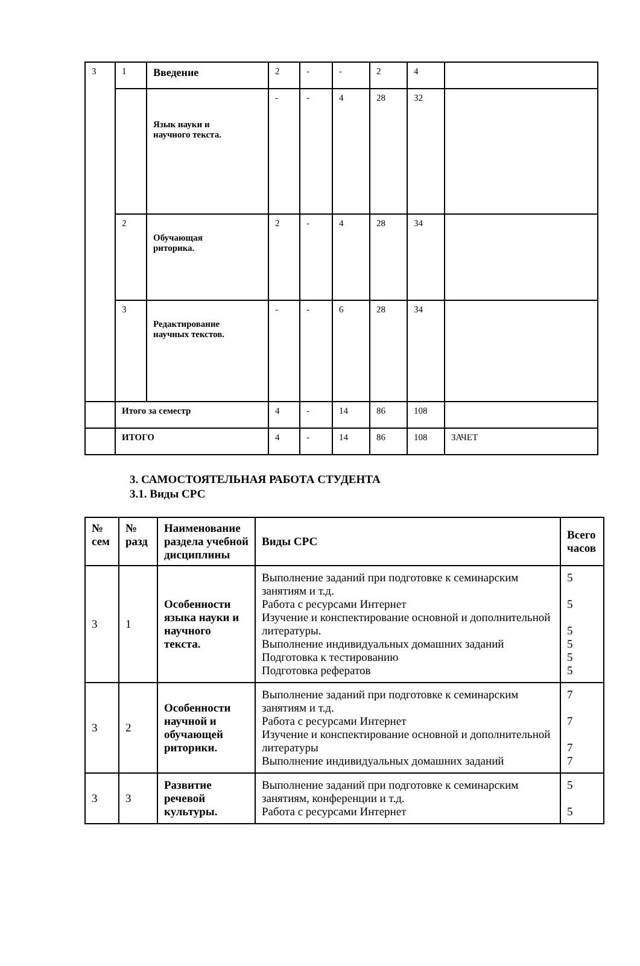| 3 | 1 | Введение | 2 | - | - | 2 | 4 | |
| | | Язык науки и научного текста. | - | - | 4 | 28 | 32 | |
| | 2 | Обучающая риторика. | 2 | - | 4 | 28 | 34 | |
| | 3 | Редактирование научных текстов. | - | - | 6 | 28 | 34 | |
| | Итого за семестр | | 4 | - | 14 | 86 | 108 | |
| | ИТОГО | | 4 | - | 14 | 86 | 108 | ЗАЧЕТ |
3. САМОСТОЯТЕЛЬНАЯ РАБОТА СТУДЕНТА
3.1. Виды СРС
| № сем | № разд | Наименование раздела учебной дисциплины | Виды СРС | Всего часов |
| --- | --- | --- | --- | --- |
| 3 | 1 | Особенности языка науки и научного текста. | Выполнение заданий при подготовке к семинарским занятиям и т.д. Работа с ресурсами Интернет Изучение и конспектирование основной и дополнительной литературы. Выполнение индивидуальных домашних заданий Подготовка к тестированию Подготовка рефератов | 5 5 5 5 5 5 |
| 3 | 2 | Особенности научной и обучающей риторики. | Выполнение заданий при подготовке к семинарским занятиям и т.д. Работа с ресурсами Интернет Изучение и конспектирование основной и дополнительной литературы Выполнение индивидуальных домашних заданий | 7 7 7 7 |
| 3 | 3 | Развитие речевой культуры. | Выполнение заданий при подготовке к семинарским занятиям, конференции и т.д. Работа с ресурсами Интернет | 5 5 |